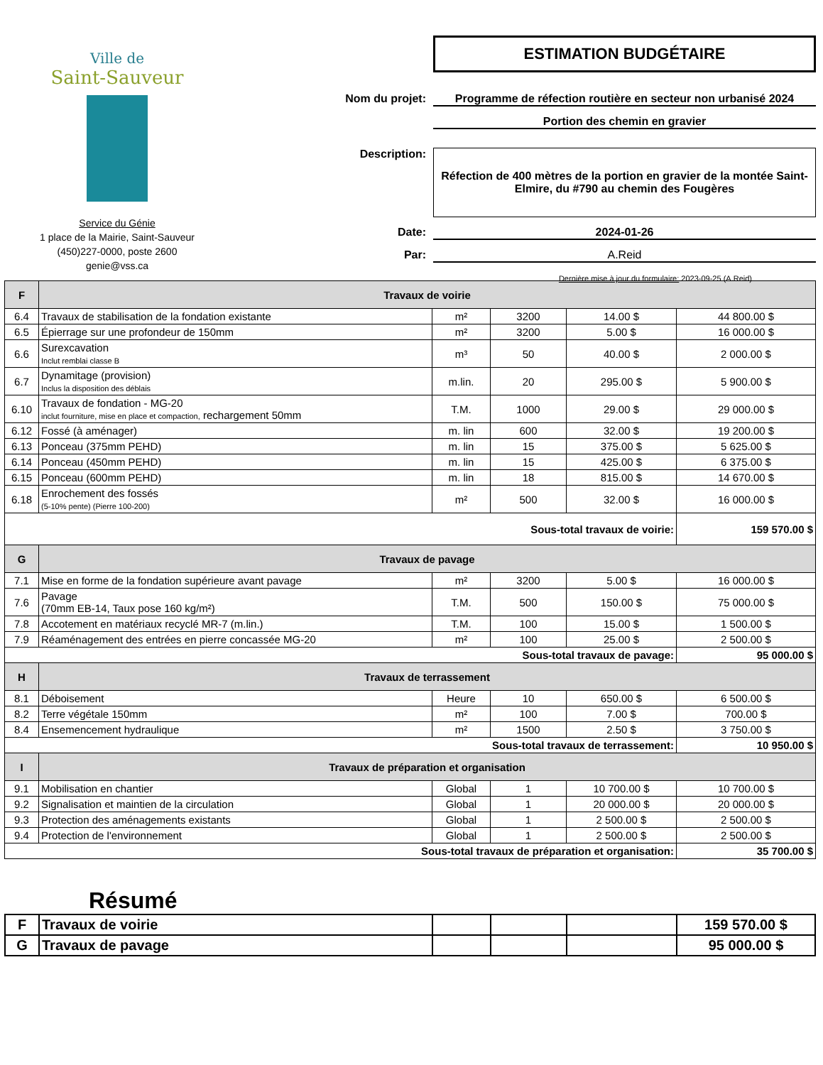Ville de
Saint-Sauveur
Service du Génie
1 place de la Mairie, Saint-Sauveur
(450)227-0000, poste 2600
genie@vss.ca
ESTIMATION BUDGÉTAIRE
Nom du projet: Programme de réfection routière en secteur non urbanisé 2024
Portion des chemin en gravier
Description:
Réfection de 400 mètres de la portion en gravier de la montée Saint-Elmire, du #790 au chemin des Fougères
Date: 2024-01-26
Par: A.Reid
Dernière mise à jour du formulaire: 2023-09-25 (A.Reid)
| F | Travaux de voirie | | | | |
| --- | --- | --- | --- | --- | --- |
| 6.4 | Travaux de stabilisation de la fondation existante | m² | 3200 | 14.00 $ | 44 800.00 $ |
| 6.5 | Épierrage sur une profondeur de 150mm | m² | 3200 | 5.00 $ | 16 000.00 $ |
| 6.6 | Surexcavation Inclut remblai classe B | m³ | 50 | 40.00 $ | 2 000.00 $ |
| 6.7 | Dynamitage (provision) Inclus la disposition des déblais | m.lin. | 20 | 295.00 $ | 5 900.00 $ |
| 6.10 | Travaux de fondation - MG-20 inclut fourniture, mise en place et compaction, rechargement 50mm | T.M. | 1000 | 29.00 $ | 29 000.00 $ |
| 6.12 | Fossé (à aménager) | m. lin | 600 | 32.00 $ | 19 200.00 $ |
| 6.13 | Ponceau (375mm PEHD) | m. lin | 15 | 375.00 $ | 5 625.00 $ |
| 6.14 | Ponceau (450mm PEHD) | m. lin | 15 | 425.00 $ | 6 375.00 $ |
| 6.15 | Ponceau (600mm PEHD) | m. lin | 18 | 815.00 $ | 14 670.00 $ |
| 6.18 | Enrochement des fossés (5-10% pente) (Pierre 100-200) | m² | 500 | 32.00 $ | 16 000.00 $ |
| Sous-total travaux de voirie: | | | | | 159 570.00 $ |
| G | Travaux de pavage | | | | |
| 7.1 | Mise en forme de la fondation supérieure avant pavage | m² | 3200 | 5.00 $ | 16 000.00 $ |
| 7.6 | Pavage (70mm EB-14, Taux pose 160 kg/m²) | T.M. | 500 | 150.00 $ | 75 000.00 $ |
| 7.8 | Accotement en matériaux recyclé MR-7 (m.lin.) | T.M. | 100 | 15.00 $ | 1 500.00 $ |
| 7.9 | Réaménagement des entrées en pierre concassée MG-20 | m² | 100 | 25.00 $ | 2 500.00 $ |
| Sous-total travaux de pavage: | | | | | 95 000.00 $ |
| H | Travaux de terrassement | | | | |
| 8.1 | Déboisement | Heure | 10 | 650.00 $ | 6 500.00 $ |
| 8.2 | Terre végétale 150mm | m² | 100 | 7.00 $ | 700.00 $ |
| 8.4 | Ensemencement hydraulique | m² | 1500 | 2.50 $ | 3 750.00 $ |
| Sous-total travaux de terrassement: | | | | | 10 950.00 $ |
| I | Travaux de préparation et organisation | | | | |
| 9.1 | Mobilisation en chantier | Global | 1 | 10 700.00 $ | 10 700.00 $ |
| 9.2 | Signalisation et maintien de la circulation | Global | 1 | 20 000.00 $ | 20 000.00 $ |
| 9.3 | Protection des aménagements existants | Global | 1 | 2 500.00 $ | 2 500.00 $ |
| 9.4 | Protection de l'environnement | Global | 1 | 2 500.00 $ | 2 500.00 $ |
| Sous-total travaux de préparation et organisation: | | | | | 35 700.00 $ |
Résumé
| F | Travaux de voirie | | | | 159 570.00 $ |
| G | Travaux de pavage | | | | 95 000.00 $ |